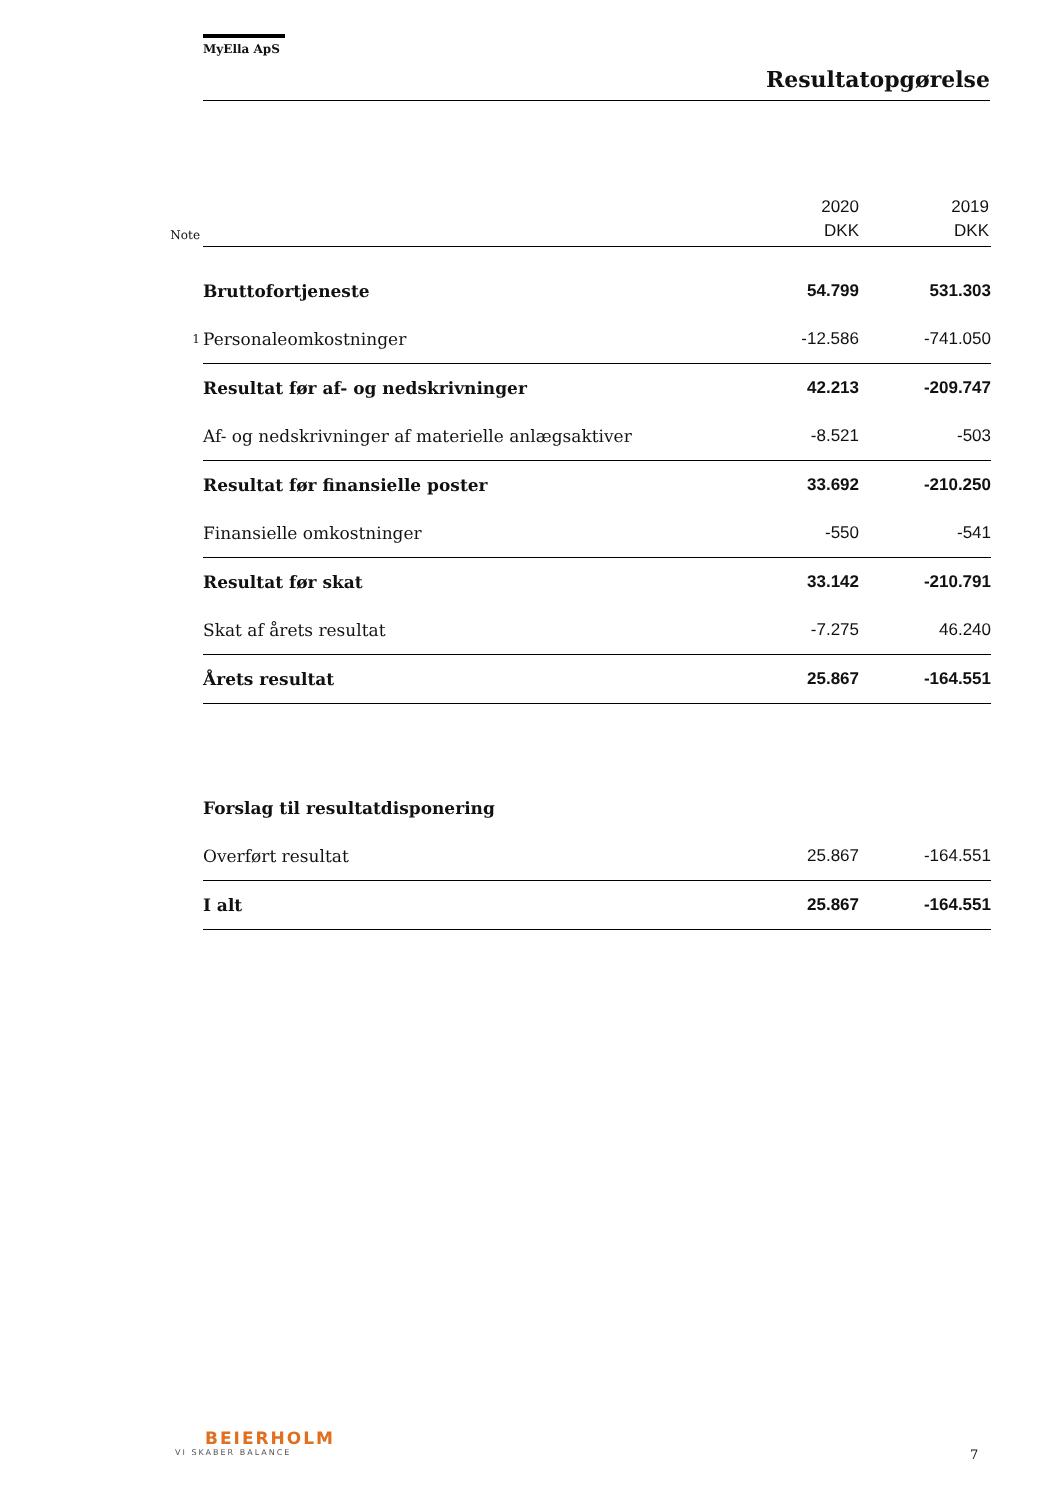MyElla ApS
Resultatopgørelse
| Note | | 2020 DKK | 2019 DKK |
| | Bruttofortjeneste | 54.799 | 531.303 |
| 1 | Personaleomkostninger | -12.586 | -741.050 |
| | Resultat før af- og nedskrivninger | 42.213 | -209.747 |
| | Af- og nedskrivninger af materielle anlægsaktiver | -8.521 | -503 |
| | Resultat før finansielle poster | 33.692 | -210.250 |
| | Finansielle omkostninger | -550 | -541 |
| | Resultat før skat | 33.142 | -210.791 |
| | Skat af årets resultat | -7.275 | 46.240 |
| | Årets resultat | 25.867 | -164.551 |
| | Forslag til resultatdisponering | | |
| | Overført resultat | 25.867 | -164.551 |
| | I alt | 25.867 | -164.551 |
BEIERHOLM
VI SKABER BALANCE
7